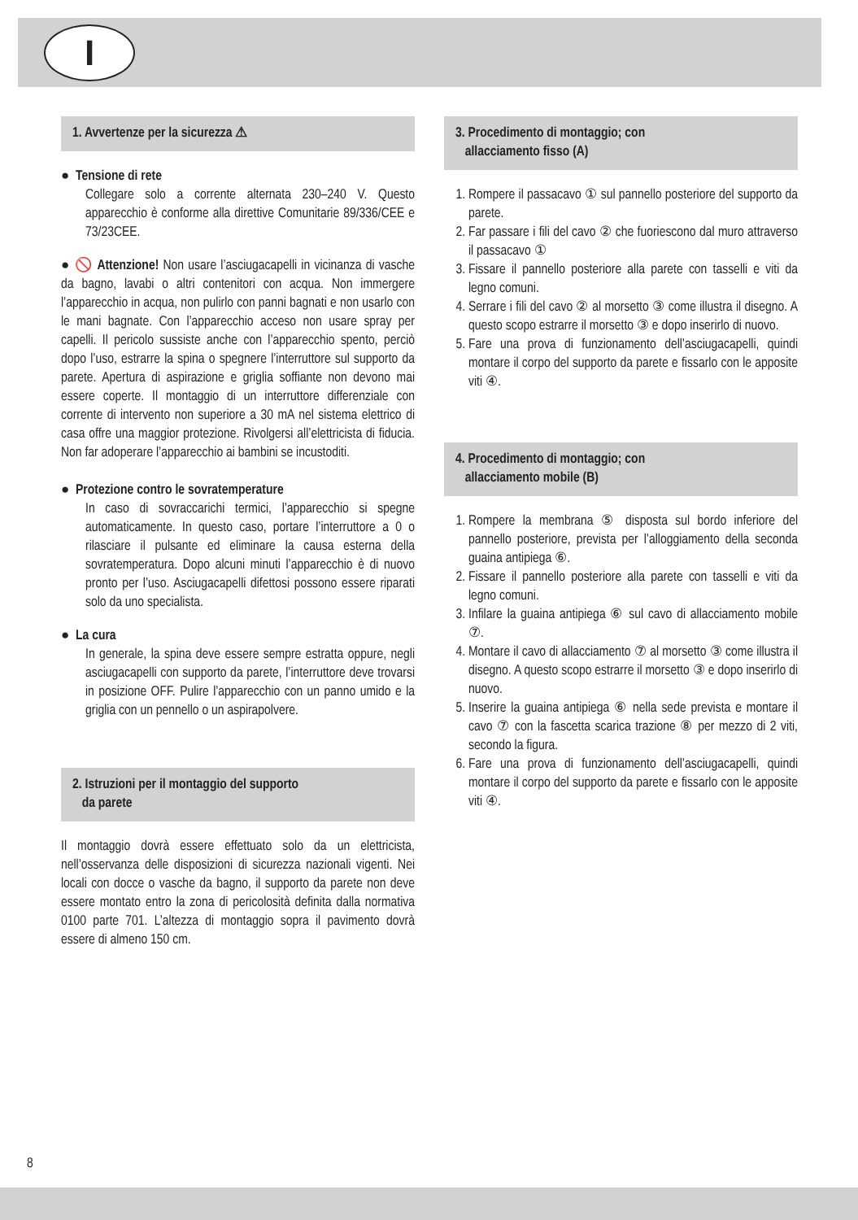I
1. Avvertenze per la sicurezza ⚠
● Tensione di rete
Collegare solo a corrente alternata 230–240 V. Questo apparecchio è conforme alla direttive Comunitarie 89/336/CEE e 73/23CEE.
● 🚫 Attenzione! Non usare l’asciugacapelli in vicinanza di vasche da bagno, lavabi o altri contenitori con acqua. Non immergere l’apparecchio in acqua, non pulirlo con panni bagnati e non usarlo con le mani bagnate. Con l’apparecchio acceso non usare spray per capelli. Il pericolo sussiste anche con l’apparecchio spento, perciò dopo l’uso, estrarre la spina o spegnere l’interruttore sul supporto da parete. Apertura di aspirazione e griglia soffiante non devono mai essere coperte. Il montaggio di un interruttore differenziale con corrente di intervento non superiore a 30 mA nel sistema elettrico di casa offre una maggior protezione. Rivolgersi all’elettricista di fiducia. Non far adoperare l’apparecchio ai bambini se incustoditi.
● Protezione contro le sovratemperature
In caso di sovraccarichi termici, l’apparecchio si spegne automaticamente. In questo caso, portare l’interruttore a 0 o rilasciare il pulsante ed eliminare la causa esterna della sovratemperatura. Dopo alcuni minuti l’apparecchio è di nuovo pronto per l’uso. Asciugacapelli difettosi possono essere riparati solo da uno specialista.
● La cura
In generale, la spina deve essere sempre estratta oppure, negli asciugacapelli con supporto da parete, l’interruttore deve trovarsi in posizione OFF. Pulire l’apparecchio con un panno umido e la griglia con un pennello o un aspirapolvere.
2. Istruzioni per il montaggio del supporto
da parete
Il montaggio dovrà essere effettuato solo da un elettricista, nell’osservanza delle disposizioni di sicurezza nazionali vigenti. Nei locali con docce o vasche da bagno, il supporto da parete non deve essere montato entro la zona di pericolosità definita dalla normativa 0100 parte 701. L’altezza di montaggio sopra il pavimento dovrà essere di almeno 150 cm.
3. Procedimento di montaggio; con
allacciamento fisso (A)
1. Rompere il passacavo ① sul pannello posteriore del supporto da parete.
2. Far passare i fili del cavo ② che fuoriescono dal muro attraverso il passacavo ①
3. Fissare il pannello posteriore alla parete con tasselli e viti da legno comuni.
4. Serrare i fili del cavo ② al morsetto ③ come illustra il disegno. A questo scopo estrarre il morsetto ③ e dopo inserirlo di nuovo.
5. Fare una prova di funzionamento dell’asciugacapelli, quindi montare il corpo del supporto da parete e fissarlo con le apposite viti ④.
4. Procedimento di montaggio; con
allacciamento mobile (B)
1. Rompere la membrana ⑤ disposta sul bordo inferiore del pannello posteriore, prevista per l’alloggiamento della seconda guaina antipiega ⑥.
2. Fissare il pannello posteriore alla parete con tasselli e viti da legno comuni.
3. Infilare la guaina antipiega ⑥ sul cavo di allacciamento mobile ⑦.
4. Montare il cavo di allacciamento ⑦ al morsetto ③ come illustra il disegno. A questo scopo estrarre il morsetto ③ e dopo inserirlo di nuovo.
5. Inserire la guaina antipiega ⑥ nella sede prevista e montare il cavo ⑦ con la fascetta scarica trazione ⑧ per mezzo di 2 viti, secondo la figura.
6. Fare una prova di funzionamento dell’asciugacapelli, quindi montare il corpo del supporto da parete e fissarlo con le apposite viti ④.
8